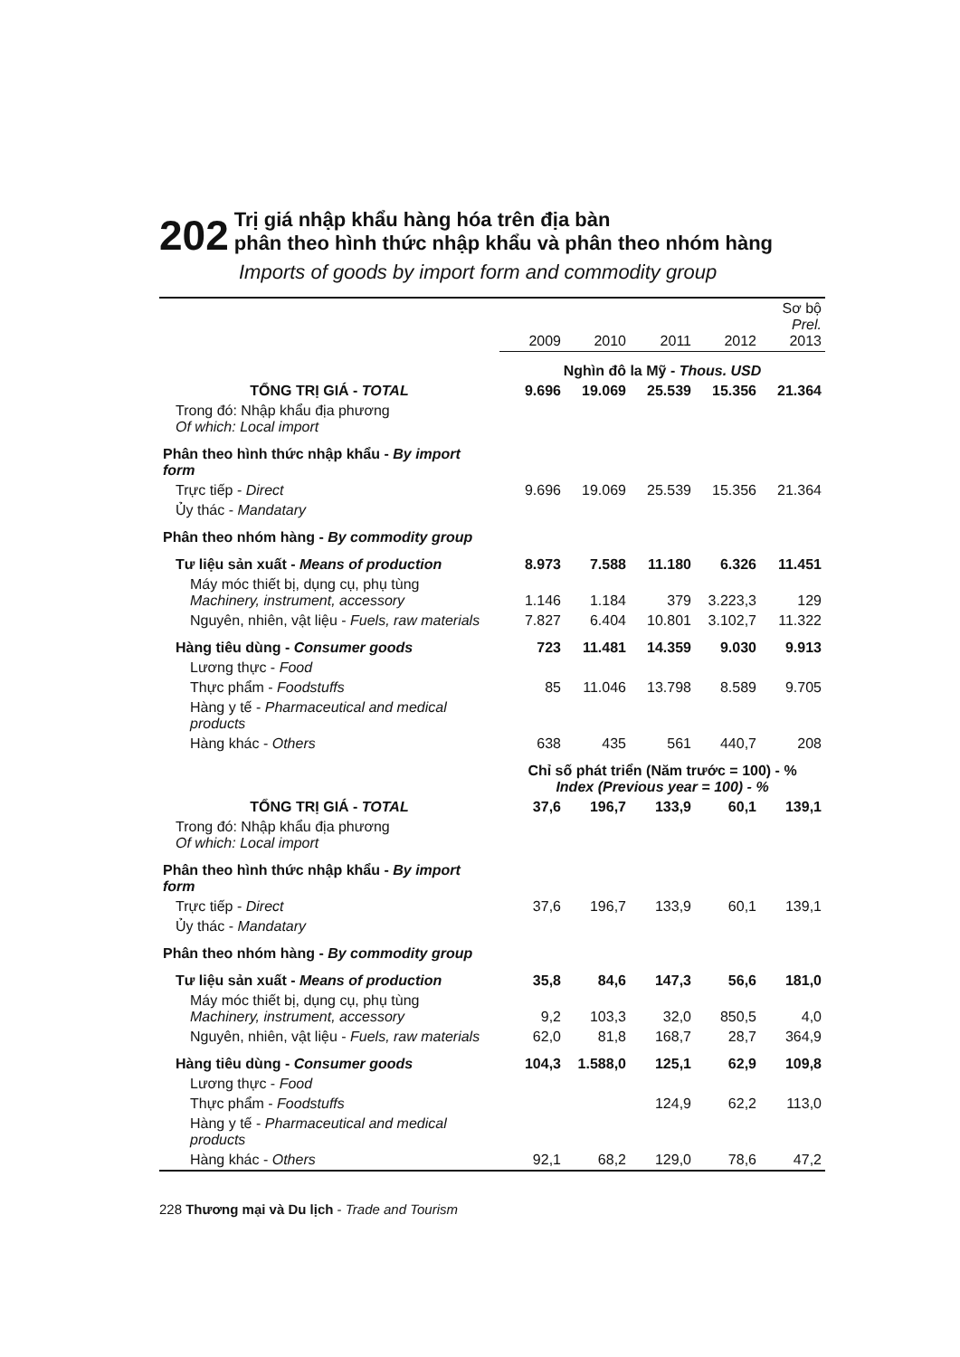202
Trị giá nhập khẩu hàng hóa trên địa bàn
phân theo hình thức nhập khẩu và phân theo nhóm hàng
Imports of goods by import form and commodity group
| | 2009 | 2010 | 2011 | 2012 | Sơ bộ Prel. 2013 |
| --- | --- | --- | --- | --- | --- |
| | Nghìn đô la Mỹ - Thous. USD | | | | |
| TỔNG TRỊ GIÁ - TOTAL | 9.696 | 19.069 | 25.539 | 15.356 | 21.364 |
| Trong đó: Nhập khẩu địa phương Of which: Local import | | | | | |
| Phân theo hình thức nhập khẩu - By import form | | | | | |
| Trực tiếp - Direct | 9.696 | 19.069 | 25.539 | 15.356 | 21.364 |
| Ủy thác - Mandatary | | | | | |
| Phân theo nhóm hàng - By commodity group | | | | | |
| Tư liệu sản xuất - Means of production | 8.973 | 7.588 | 11.180 | 6.326 | 11.451 |
| Máy móc thiết bị, dụng cụ, phụ tùng Machinery, instrument, accessory | 1.146 | 1.184 | 379 | 3.223,3 | 129 |
| Nguyên, nhiên, vật liệu - Fuels, raw materials | 7.827 | 6.404 | 10.801 | 3.102,7 | 11.322 |
| Hàng tiêu dùng - Consumer goods | 723 | 11.481 | 14.359 | 9.030 | 9.913 |
| Lương thực - Food | | | | | |
| Thực phẩm - Foodstuffs | 85 | 11.046 | 13.798 | 8.589 | 9.705 |
| Hàng y tế - Pharmaceutical and medical products | | | | | |
| Hàng khác - Others | 638 | 435 | 561 | 440,7 | 208 |
| | Chỉ số phát triển (Năm trước = 100) - % Index (Previous year = 100) - % | | | | |
| TỔNG TRỊ GIÁ - TOTAL | 37,6 | 196,7 | 133,9 | 60,1 | 139,1 |
| Trong đó: Nhập khẩu địa phương Of which: Local import | | | | | |
| Phân theo hình thức nhập khẩu - By import form | | | | | |
| Trực tiếp - Direct | 37,6 | 196,7 | 133,9 | 60,1 | 139,1 |
| Ủy thác - Mandatary | | | | | |
| Phân theo nhóm hàng - By commodity group | | | | | |
| Tư liệu sản xuất - Means of production | 35,8 | 84,6 | 147,3 | 56,6 | 181,0 |
| Máy móc thiết bị, dụng cụ, phụ tùng Machinery, instrument, accessory | 9,2 | 103,3 | 32,0 | 850,5 | 4,0 |
| Nguyên, nhiên, vật liệu - Fuels, raw materials | 62,0 | 81,8 | 168,7 | 28,7 | 364,9 |
| Hàng tiêu dùng - Consumer goods | 104,3 | 1.588,0 | 125,1 | 62,9 | 109,8 |
| Lương thực - Food | | | | | |
| Thực phẩm - Foodstuffs | | | 124,9 | 62,2 | 113,0 |
| Hàng y tế - Pharmaceutical and medical products | | | | | |
| Hàng khác - Others | 92,1 | 68,2 | 129,0 | 78,6 | 47,2 |
228 Thương mại và Du lịch - Trade and Tourism